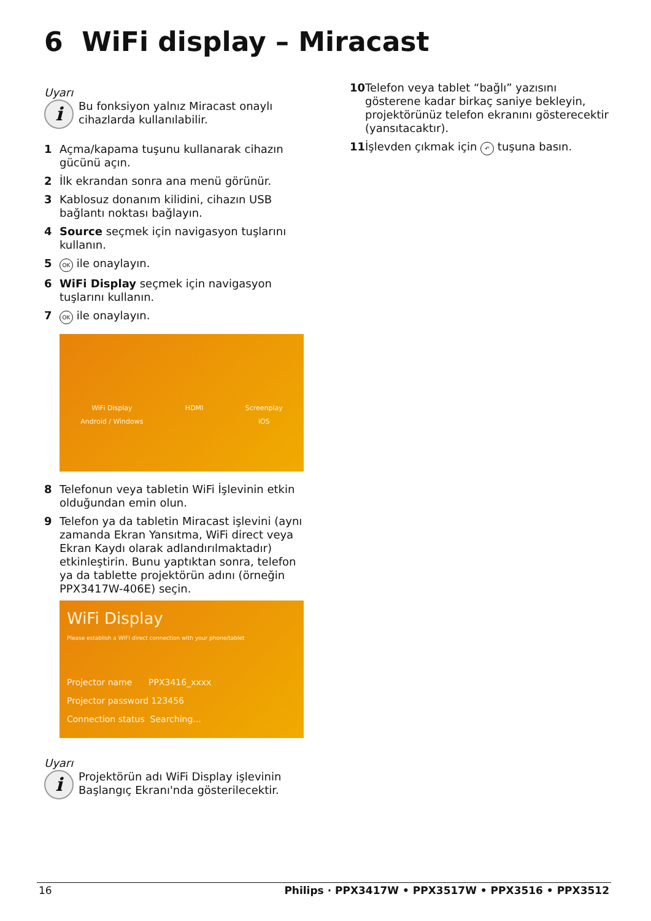6 WiFi display – Miracast
Uyarı
i
Bu fonksiyon yalnız Miracast onaylı cihazlarda kullanılabilir.
1 Açma/kapama tuşunu kullanarak cihazın gücünü açın.
2 İlk ekrandan sonra ana menü görünür.
3 Kablosuz donanım kilidini, cihazın USB bağlantı noktası bağlayın.
4 Source seçmek için navigasyon tuşlarını kullanın.
5 OK ile onaylayın.
6 WiFi Display seçmek için navigasyon tuşlarını kullanın.
7 OK ile onaylayın.
WiFi Display
Android / Windows
HDMI Screenplay
iOS
8 Telefonun veya tabletin WiFi İşlevinin etkin olduğundan emin olun.
9 Telefon ya da tabletin Miracast işlevini (aynı zamanda Ekran Yansıtma, WiFi direct veya Ekran Kaydı olarak adlandırılmaktadır) etkinleştirin. Bunu yaptıktan sonra, telefon ya da tablette projektörün adını (örneğin PPX3417W-406E) seçin.
WiFi Display
Please establish a WIFI direct connection with your phone/tablet
Projector name PPX3416_xxxx
Projector password 123456
Connection status Searching...
Uyarı
i
Projektörün adı WiFi Display işlevinin Başlangıç Ekranı'nda gösterilecektir.
10 Telefon veya tablet “bağlı” yazısını gösterene kadar birkaç saniye bekleyin, projektörünüz telefon ekranını gösterecektir (yansıtacaktır).
11 İşlevden çıkmak için ↶ tuşuna basın.
16 Philips · PPX3417W • PPX3517W • PPX3516 • PPX3512